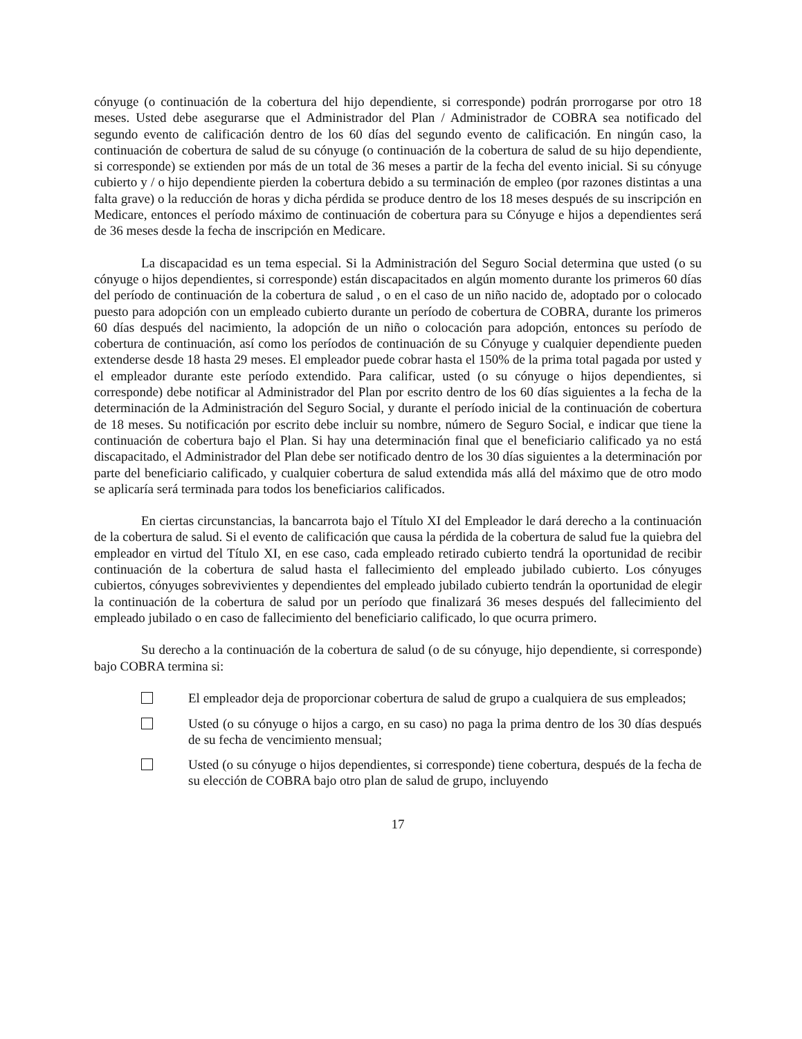cónyuge (o continuación de la cobertura del hijo dependiente, si corresponde) podrán prorrogarse por otro 18 meses. Usted debe asegurarse que el Administrador del Plan / Administrador de COBRA sea notificado del segundo evento de calificación dentro de los 60 días del segundo evento de calificación. En ningún caso, la continuación de cobertura de salud de su cónyuge (o continuación de la cobertura de salud de su hijo dependiente, si corresponde) se extienden por más de un total de 36 meses a partir de la fecha del evento inicial. Si su cónyuge cubierto y / o hijo dependiente pierden la cobertura debido a su terminación de empleo (por razones distintas a una falta grave) o la reducción de horas y dicha pérdida se produce dentro de los 18 meses después de su inscripción en Medicare, entonces el período máximo de continuación de cobertura para su Cónyuge e hijos a dependientes será de 36 meses desde la fecha de inscripción en Medicare.
La discapacidad es un tema especial. Si la Administración del Seguro Social determina que usted (o su cónyuge o hijos dependientes, si corresponde) están discapacitados en algún momento durante los primeros 60 días del período de continuación de la cobertura de salud , o en el caso de un niño nacido de, adoptado por o colocado puesto para adopción con un empleado cubierto durante un período de cobertura de COBRA, durante los primeros 60 días después del nacimiento, la adopción de un niño o colocación para adopción, entonces su período de cobertura de continuación, así como los períodos de continuación de su Cónyuge y cualquier dependiente pueden extenderse desde 18 hasta 29 meses. El empleador puede cobrar hasta el 150% de la prima total pagada por usted y el empleador durante este período extendido. Para calificar, usted (o su cónyuge o hijos dependientes, si corresponde) debe notificar al Administrador del Plan por escrito dentro de los 60 días siguientes a la fecha de la determinación de la Administración del Seguro Social, y durante el período inicial de la continuación de cobertura de 18 meses. Su notificación por escrito debe incluir su nombre, número de Seguro Social, e indicar que tiene la continuación de cobertura bajo el Plan. Si hay una determinación final que el beneficiario calificado ya no está discapacitado, el Administrador del Plan debe ser notificado dentro de los 30 días siguientes a la determinación por parte del beneficiario calificado, y cualquier cobertura de salud extendida más allá del máximo que de otro modo se aplicaría será terminada para todos los beneficiarios calificados.
En ciertas circunstancias, la bancarrota bajo el Título XI del Empleador le dará derecho a la continuación de la cobertura de salud. Si el evento de calificación que causa la pérdida de la cobertura de salud fue la quiebra del empleador en virtud del Título XI, en ese caso, cada empleado retirado cubierto tendrá la oportunidad de recibir continuación de la cobertura de salud hasta el fallecimiento del empleado jubilado cubierto. Los cónyuges cubiertos, cónyuges sobrevivientes y dependientes del empleado jubilado cubierto tendrán la oportunidad de elegir la continuación de la cobertura de salud por un período que finalizará 36 meses después del fallecimiento del empleado jubilado o en caso de fallecimiento del beneficiario calificado, lo que ocurra primero.
Su derecho a la continuación de la cobertura de salud (o de su cónyuge, hijo dependiente, si corresponde) bajo COBRA termina si:
El empleador deja de proporcionar cobertura de salud de grupo a cualquiera de sus empleados;
Usted (o su cónyuge o hijos a cargo, en su caso) no paga la prima dentro de los 30 días después de su fecha de vencimiento mensual;
Usted (o su cónyuge o hijos dependientes, si corresponde) tiene cobertura, después de la fecha de su elección de COBRA bajo otro plan de salud de grupo, incluyendo
17